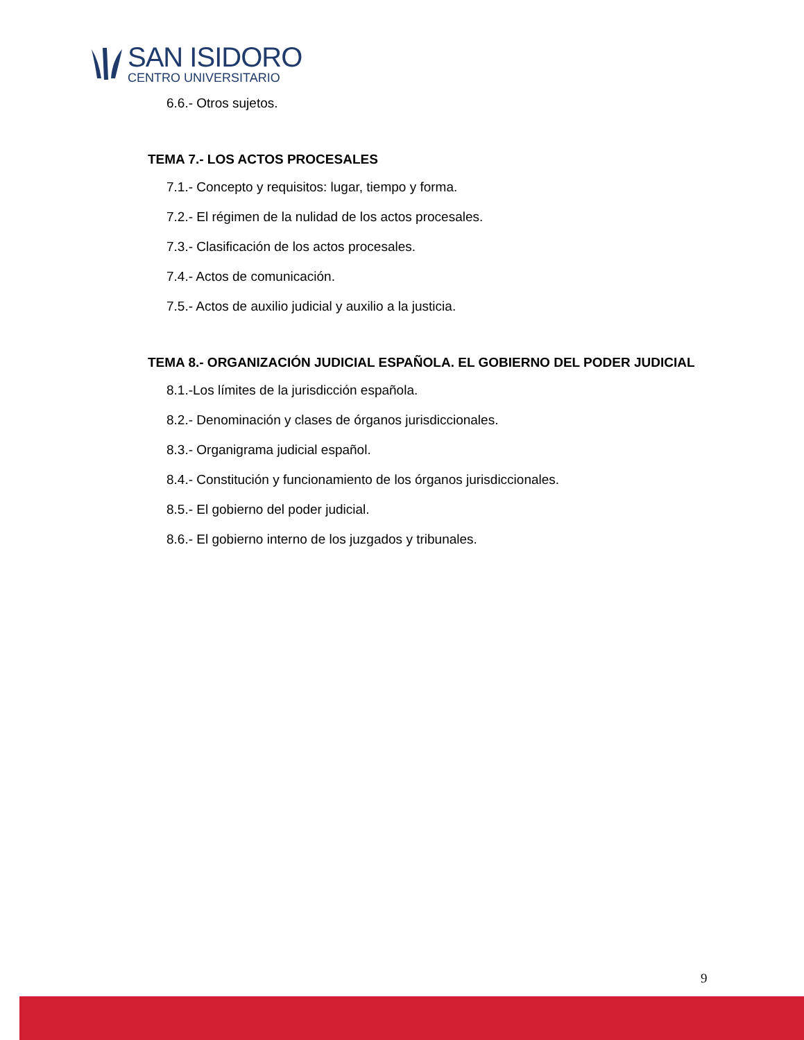SAN ISIDORO
CENTRO UNIVERSITARIO
6.6.- Otros sujetos.
TEMA 7.- LOS ACTOS PROCESALES
7.1.- Concepto y requisitos: lugar, tiempo y forma.
7.2.- El régimen de la nulidad de los actos procesales.
7.3.- Clasificación de los actos procesales.
7.4.- Actos de comunicación.
7.5.- Actos de auxilio judicial y auxilio a la justicia.
TEMA 8.- ORGANIZACIÓN JUDICIAL ESPAÑOLA. EL GOBIERNO DEL PODER JUDICIAL
8.1.-Los límites de la jurisdicción española.
8.2.- Denominación y clases de órganos jurisdiccionales.
8.3.- Organigrama judicial español.
8.4.- Constitución y funcionamiento de los órganos jurisdiccionales.
8.5.- El gobierno del poder judicial.
8.6.- El gobierno interno de los juzgados y tribunales.
9